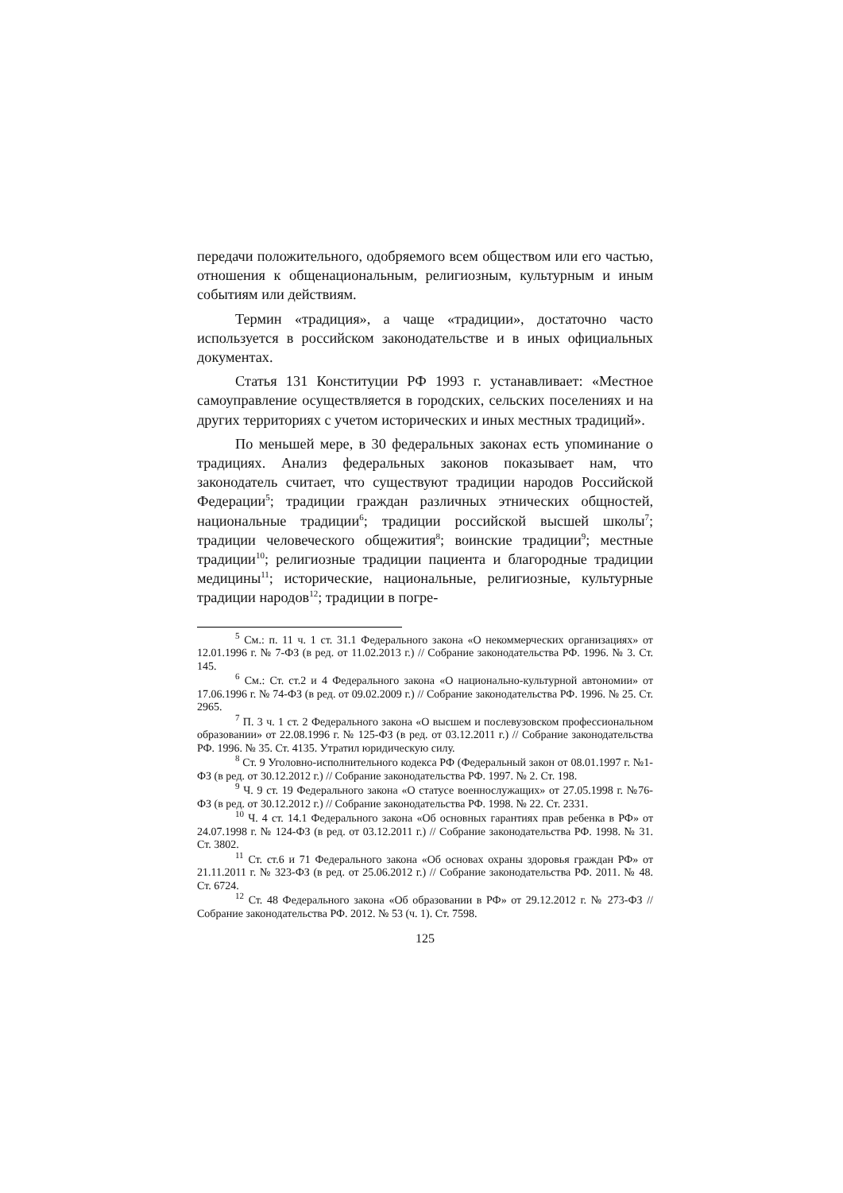передачи положительного, одобряемого всем обществом или его частью, отношения к общенациональным, религиозным, культурным и иным событиям или действиям.
Термин «традиция», а чаще «традиции», достаточно часто используется в российском законодательстве и в иных официальных документах.
Статья 131 Конституции РФ 1993 г. устанавливает: «Местное самоуправление осуществляется в городских, сельских поселениях и на других территориях с учетом исторических и иных местных традиций».
По меньшей мере, в 30 федеральных законах есть упоминание о традициях. Анализ федеральных законов показывает нам, что законодатель считает, что существуют традиции народов Российской Федерации<sup>5</sup>; традиции граждан различных этнических общностей, национальные традиции<sup>6</sup>; традиции российской высшей школы<sup>7</sup>; традиции человеческого общежития<sup>8</sup>; воинские традиции<sup>9</sup>; местные традиции<sup>10</sup>; религиозные традиции пациента и благородные традиции медицины<sup>11</sup>; исторические, национальные, религиозные, культурные традиции народов<sup>12</sup>; традиции в погре-
<sup>5</sup> См.: п. 11 ч. 1 ст. 31.1 Федерального закона «О некоммерческих организациях» от 12.01.1996 г. № 7-ФЗ (в ред. от 11.02.2013 г.) // Собрание законодательства РФ. 1996. № 3. Ст. 145.
<sup>6</sup> См.: Ст. ст.2 и 4 Федерального закона «О национально-культурной автономии» от 17.06.1996 г. № 74-ФЗ (в ред. от 09.02.2009 г.) // Собрание законодательства РФ. 1996. № 25. Ст. 2965.
<sup>7</sup> П. 3 ч. 1 ст. 2 Федерального закона «О высшем и послевузовском профессиональном образовании» от 22.08.1996 г. № 125-ФЗ (в ред. от 03.12.2011 г.) // Собрание законодательства РФ. 1996. № 35. Ст. 4135. Утратил юридическую силу.
<sup>8</sup> Ст. 9 Уголовно-исполнительного кодекса РФ (Федеральный закон от 08.01.1997 г. №1-ФЗ (в ред. от 30.12.2012 г.) // Собрание законодательства РФ. 1997. № 2. Ст. 198.
<sup>9</sup> Ч. 9 ст. 19 Федерального закона «О статусе военнослужащих» от 27.05.1998 г. №76-ФЗ (в ред. от 30.12.2012 г.) // Собрание законодательства РФ. 1998. № 22. Ст. 2331.
<sup>10</sup> Ч. 4 ст. 14.1 Федерального закона «Об основных гарантиях прав ребенка в РФ» от 24.07.1998 г. № 124-ФЗ (в ред. от 03.12.2011 г.) // Собрание законодательства РФ. 1998. № 31. Ст. 3802.
<sup>11</sup> Ст. ст.6 и 71 Федерального закона «Об основах охраны здоровья граждан РФ» от 21.11.2011 г. № 323-ФЗ (в ред. от 25.06.2012 г.) // Собрание законодательства РФ. 2011. № 48. Ст. 6724.
<sup>12</sup> Ст. 48 Федерального закона «Об образовании в РФ» от 29.12.2012 г. № 273-ФЗ // Собрание законодательства РФ. 2012. № 53 (ч. 1). Ст. 7598.
125